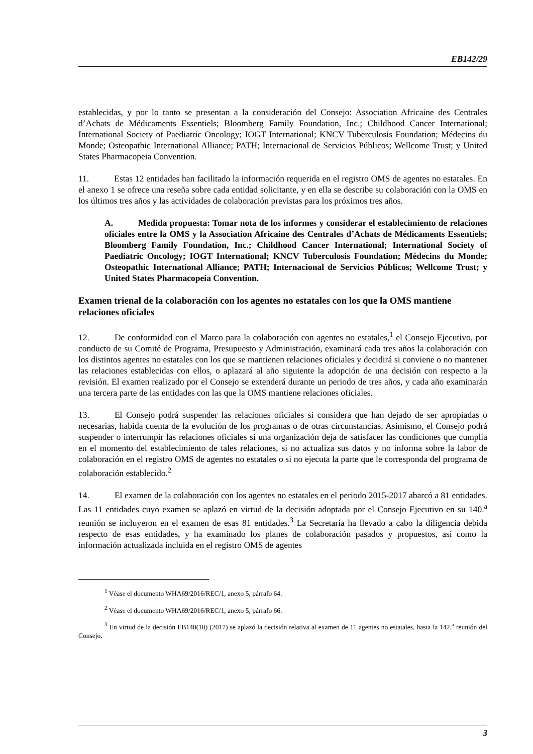EB142/29
establecidas, y por lo tanto se presentan a la consideración del Consejo: Association Africaine des Centrales d’Achats de Médicaments Essentiels; Bloomberg Family Foundation, Inc.; Childhood Cancer International; International Society of Paediatric Oncology; IOGT International; KNCV Tuberculosis Foundation; Médecins du Monde; Osteopathic International Alliance; PATH; Internacional de Servicios Públicos; Wellcome Trust; y United States Pharmacopeia Convention.
11. Estas 12 entidades han facilitado la información requerida en el registro OMS de agentes no estatales. En el anexo 1 se ofrece una reseña sobre cada entidad solicitante, y en ella se describe su colaboración con la OMS en los últimos tres años y las actividades de colaboración previstas para los próximos tres años.
A. Medida propuesta: Tomar nota de los informes y considerar el establecimiento de relaciones oficiales entre la OMS y la Association Africaine des Centrales d’Achats de Médicaments Essentiels; Bloomberg Family Foundation, Inc.; Childhood Cancer International; International Society of Paediatric Oncology; IOGT International; KNCV Tuberculosis Foundation; Médecins du Monde; Osteopathic International Alliance; PATH; Internacional de Servicios Públicos; Wellcome Trust; y United States Pharmacopeia Convention.
Examen trienal de la colaboración con los agentes no estatales con los que la OMS mantiene relaciones oficiales
12. De conformidad con el Marco para la colaboración con agentes no estatales,<sup>1</sup> el Consejo Ejecutivo, por conducto de su Comité de Programa, Presupuesto y Administración, examinará cada tres años la colaboración con los distintos agentes no estatales con los que se mantienen relaciones oficiales y decidirá si conviene o no mantener las relaciones establecidas con ellos, o aplazará al año siguiente la adopción de una decisión con respecto a la revisión. El examen realizado por el Consejo se extenderá durante un periodo de tres años, y cada año examinarán una tercera parte de las entidades con las que la OMS mantiene relaciones oficiales.
13. El Consejo podrá suspender las relaciones oficiales si considera que han dejado de ser apropiadas o necesarias, habida cuenta de la evolución de los programas o de otras circunstancias. Asimismo, el Consejo podrá suspender o interrumpir las relaciones oficiales si una organización deja de satisfacer las condiciones que cumplía en el momento del establecimiento de tales relaciones, si no actualiza sus datos y no informa sobre la labor de colaboración en el registro OMS de agentes no estatales o si no ejecuta la parte que le corresponda del programa de colaboración establecido.<sup>2</sup>
14. El examen de la colaboración con los agentes no estatales en el periodo 2015-2017 abarcó a 81 entidades. Las 11 entidades cuyo examen se aplazó en virtud de la decisión adoptada por el Consejo Ejecutivo en su 140.<sup>a</sup> reunión se incluyeron en el examen de esas 81 entidades.<sup>3</sup> La Secretaría ha llevado a cabo la diligencia debida respecto de esas entidades, y ha examinado los planes de colaboración pasados y propuestos, así como la información actualizada incluida en el registro OMS de agentes
<sup>1</sup> Véase el documento WHA69/2016/REC/1, anexo 5, párrafo 64.
<sup>2</sup> Véase el documento WHA69/2016/REC/1, anexo 5, párrafo 66.
<sup>3</sup> En virtud de la decisión EB140(10) (2017) se aplazó la decisión relativa al examen de 11 agentes no estatales, hasta la 142.<sup>a</sup> reunión del Consejo.
3